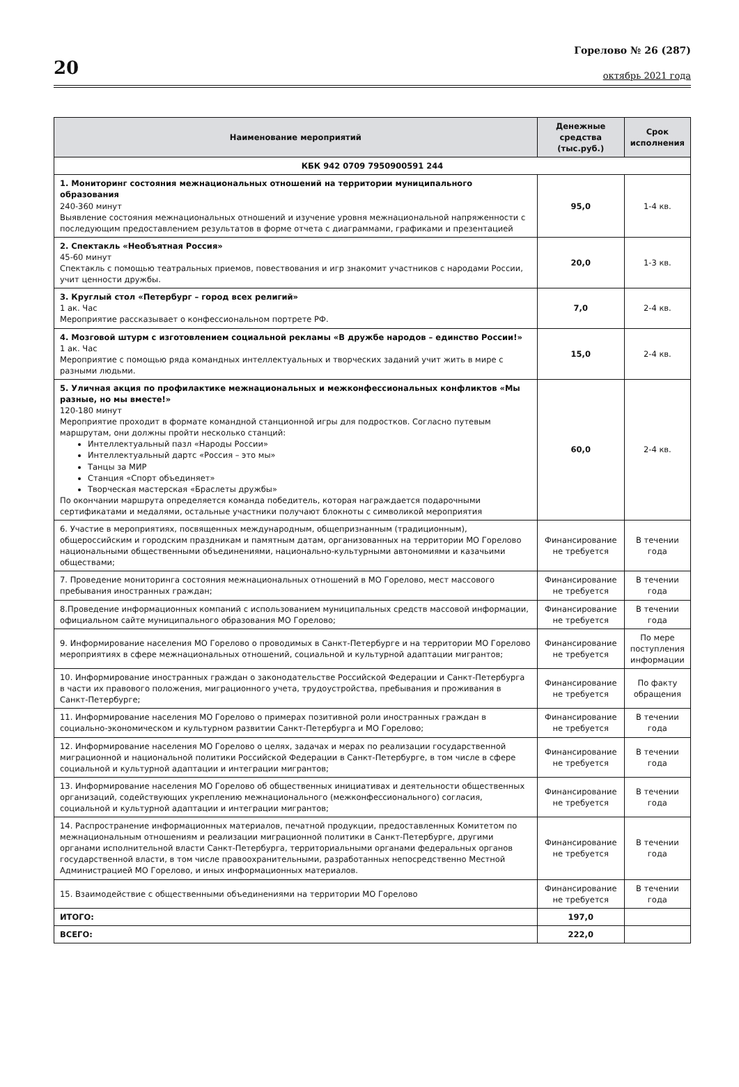20
Горелово № 26 (287)
октябрь 2021 года
| Наименование мероприятий | Денежные средства (тыс.руб.) | Срок исполнения |
| --- | --- | --- |
| КБК 942 0709 7950900591 244 | | |
| 1. Мониторинг состояния межнациональных отношений на территории муниципального образования 240-360 минут Выявление состояния межнациональных отношений и изучение уровня межнациональной напряженности с последующим предоставлением результатов в форме отчета с диаграммами, графиками и презентацией | 95,0 | 1-4 кв. |
| 2. Спектакль «Необъятная Россия» 45-60 минут Спектакль с помощью театральных приемов, повествования и игр знакомит участников с народами России, учит ценности дружбы. | 20,0 | 1-3 кв. |
| 3. Круглый стол «Петербург – город всех религий» 1 ак. Час Мероприятие рассказывает о конфессиональном портрете РФ. | 7,0 | 2-4 кв. |
| 4. Мозговой штурм с изготовлением социальной рекламы «В дружбе народов – единство России!» 1 ак. Час Мероприятие с помощью ряда командных интеллектуальных и творческих заданий учит жить в мире с разными людьми. | 15,0 | 2-4 кв. |
| 5. Уличная акция по профилактике межнациональных и межконфессиональных конфликтов «Мы разные, но мы вместе!» 120-180 минут Мероприятие проходит в формате командной станционной игры для подростков. Согласно путевым маршрутам, они должны пройти несколько станций: Интеллектуальный пазл «Народы России» Интеллектуальный дартс «Россия – это мы» Танцы за МИР Станция «Спорт объединяет» Творческая мастерская «Браслеты дружбы» По окончании маршрута определяется команда победитель, которая награждается подарочными сертификатами и медалями, остальные участники получают блокноты с символикой мероприятия | 60,0 | 2-4 кв. |
| 6. Участие в мероприятиях, посвященных международным, общепризнанным (традиционным), общероссийским и городским праздникам и памятным датам, организованных на территории МО Горелово национальными общественными объединениями, национально-культурными автономиями и казачьими обществами; | Финансирование не требуется | В течении года |
| 7. Проведение мониторинга состояния межнациональных отношений в МО Горелово, мест массового пребывания иностранных граждан; | Финансирование не требуется | В течении года |
| 8.Проведение информационных компаний с использованием муниципальных средств массовой информации, официальном сайте муниципального образования МО Горелово; | Финансирование не требуется | В течении года |
| 9. Информирование населения МО Горелово о проводимых в Санкт-Петербурге и на территории МО Горелово мероприятиях в сфере межнациональных отношений, социальной и культурной адаптации мигрантов; | Финансирование не требуется | По мере поступления информации |
| 10. Информирование иностранных граждан о законодательстве Российской Федерации и Санкт-Петербурга в части их правового положения, миграционного учета, трудоустройства, пребывания и проживания в Санкт-Петербурге; | Финансирование не требуется | По факту обращения |
| 11. Информирование населения МО Горелово о примерах позитивной роли иностранных граждан в социально-экономическом и культурном развитии Санкт-Петербурга и МО Горелово; | Финансирование не требуется | В течении года |
| 12. Информирование населения МО Горелово о целях, задачах и мерах по реализации государственной миграционной и национальной политики Российской Федерации в Санкт-Петербурге, в том числе в сфере социальной и культурной адаптации и интеграции мигрантов; | Финансирование не требуется | В течении года |
| 13. Информирование населения МО Горелово об общественных инициативах и деятельности общественных организаций, содействующих укреплению межнационального (межконфессионального) согласия, социальной и культурной адаптации и интеграции мигрантов; | Финансирование не требуется | В течении года |
| 14. Распространение информационных материалов, печатной продукции, предоставленных Комитетом по межнациональным отношениям и реализации миграционной политики в Санкт-Петербурге, другими органами исполнительной власти Санкт-Петербурга, территориальными органами федеральных органов государственной власти, в том числе правоохранительными, разработанных непосредственно Местной Администрацией МО Горелово, и иных информационных материалов. | Финансирование не требуется | В течении года |
| 15. Взаимодействие с общественными объединениями на территории МО Горелово | Финансирование не требуется | В течении года |
| ИТОГО: | 197,0 | |
| ВСЕГО: | 222,0 | |